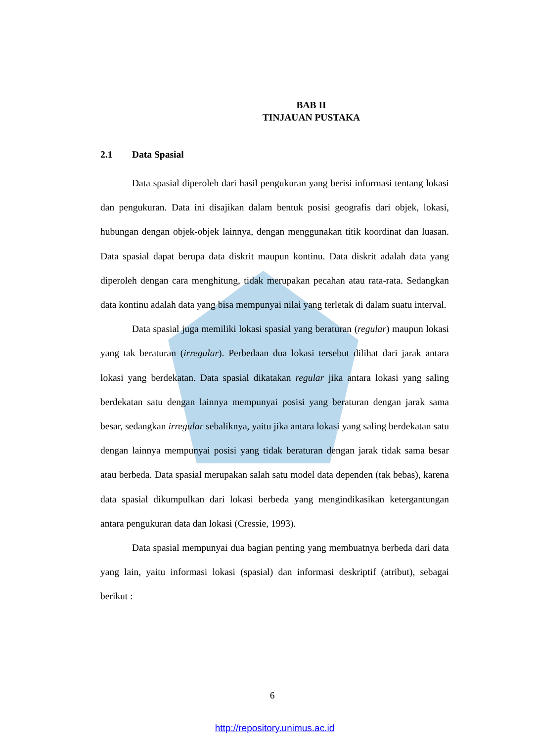BAB II
TINJAUAN PUSTAKA
2.1 Data Spasial
Data spasial diperoleh dari hasil pengukuran yang berisi informasi tentang lokasi dan pengukuran. Data ini disajikan dalam bentuk posisi geografis dari objek, lokasi, hubungan dengan objek-objek lainnya, dengan menggunakan titik koordinat dan luasan. Data spasial dapat berupa data diskrit maupun kontinu. Data diskrit adalah data yang diperoleh dengan cara menghitung, tidak merupakan pecahan atau rata-rata. Sedangkan data kontinu adalah data yang bisa mempunyai nilai yang terletak di dalam suatu interval.
Data spasial juga memiliki lokasi spasial yang beraturan (regular) maupun lokasi yang tak beraturan (irregular). Perbedaan dua lokasi tersebut dilihat dari jarak antara lokasi yang berdekatan. Data spasial dikatakan regular jika antara lokasi yang saling berdekatan satu dengan lainnya mempunyai posisi yang beraturan dengan jarak sama besar, sedangkan irregular sebaliknya, yaitu jika antara lokasi yang saling berdekatan satu dengan lainnya mempunyai posisi yang tidak beraturan dengan jarak tidak sama besar atau berbeda. Data spasial merupakan salah satu model data dependen (tak bebas), karena data spasial dikumpulkan dari lokasi berbeda yang mengindikasikan ketergantungan antara pengukuran data dan lokasi (Cressie, 1993).
Data spasial mempunyai dua bagian penting yang membuatnya berbeda dari data yang lain, yaitu informasi lokasi (spasial) dan informasi deskriptif (atribut), sebagai berikut :
6
http://repository.unimus.ac.id